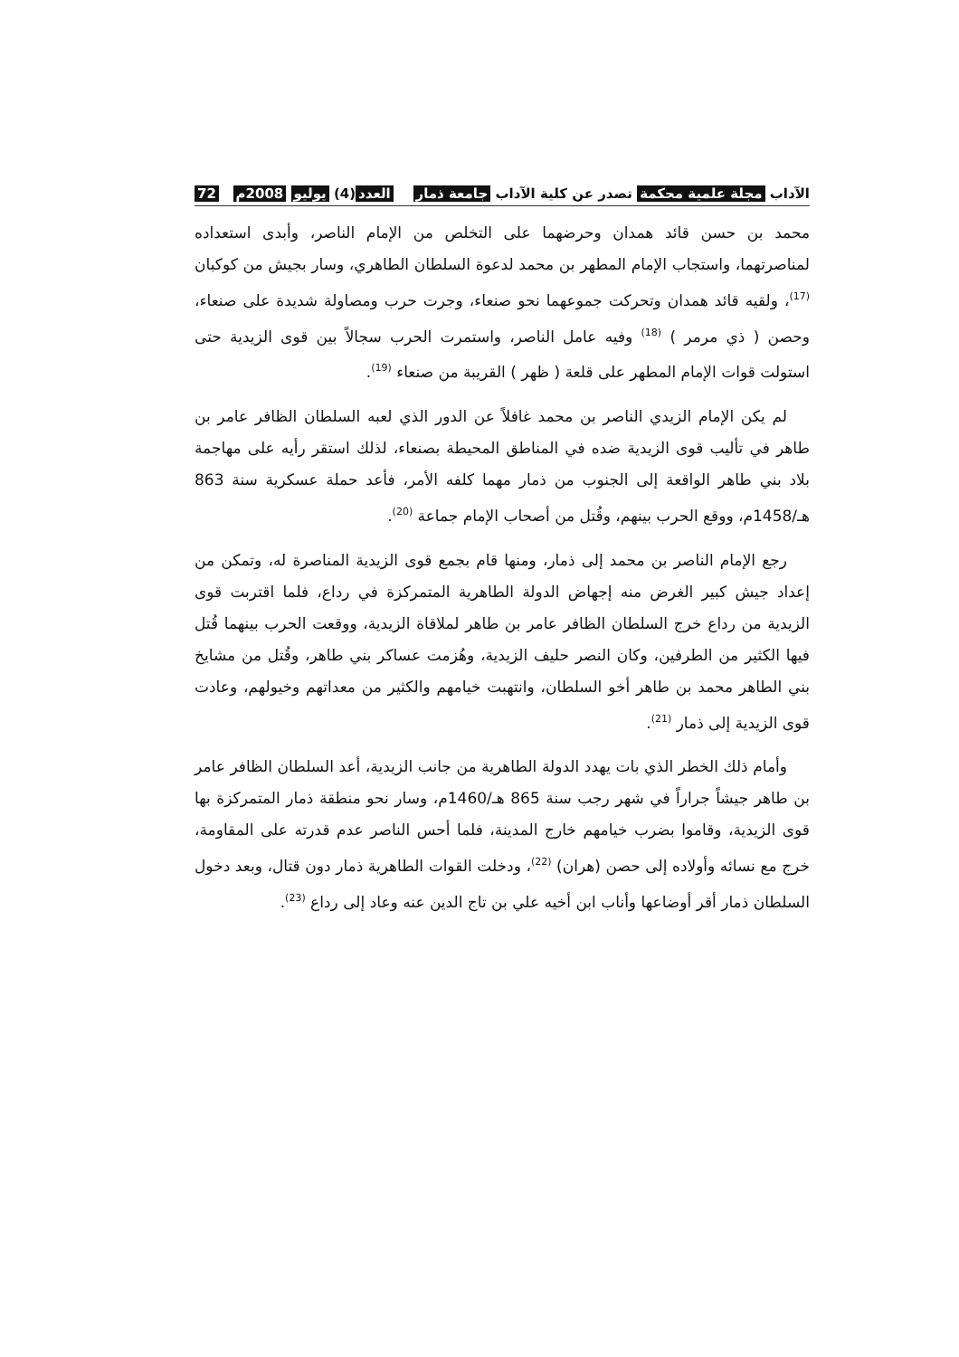الآداب مجلة علمية محكمة تصدر عن كلية الآداب جامعة ذمار
العدد (4) يوليو 2008م 72
محمد بن حسن قائد همدان وحرضهما على التخلص من الإمام الناصر، وأبدى استعداده لمناصرتهما، واستجاب الإمام المطهر بن محمد لدعوة السلطان الطاهري، وسار بجيش من كوكبان <sup>(17)</sup>، ولقيه قائد همدان وتحركت جموعهما نحو صنعاء، وجرت حرب ومصاولة شديدة على صنعاء، وحصن ( ذي مرمر ) <sup>(18)</sup> وفيه عامل الناصر، واستمرت الحرب سجالاً بين قوى الزيدية حتى استولت قوات الإمام المطهر على قلعة ( ظهر ) القريبة من صنعاء <sup>(19)</sup>.
لم يكن الإمام الزيدي الناصر بن محمد غافلاً عن الدور الذي لعبه السلطان الظافر عامر بن طاهر في تأليب قوى الزيدية ضده في المناطق المحيطة بصنعاء، لذلك استقر رأيه على مهاجمة بلاد بني طاهر الواقعة إلى الجنوب من ذمار مهما كلفه الأمر، فأعد حملة عسكرية سنة 863 هـ/1458م، ووقع الحرب بينهم، وقُتل من أصحاب الإمام جماعة <sup>(20)</sup>.
رجع الإمام الناصر بن محمد إلى ذمار، ومنها قام بجمع قوى الزيدية المناصرة له، وتمكن من إعداد جيش كبير الغرض منه إجهاض الدولة الطاهرية المتمركزة في رداع، فلما اقتربت قوى الزيدية من رداع خرج السلطان الظافر عامر بن طاهر لملاقاة الزيدية، ووقعت الحرب بينهما قُتل فيها الكثير من الطرفين، وكان النصر حليف الزيدية، وهُزمت عساكر بني طاهر، وقُتل من مشايخ بني الطاهر محمد بن طاهر أخو السلطان، وانتهبت خيامهم والكثير من معداتهم وخيولهم، وعادت قوى الزيدية إلى ذمار <sup>(21)</sup>.
وأمام ذلك الخطر الذي بات يهدد الدولة الطاهرية من جانب الزيدية، أعد السلطان الظافر عامر بن طاهر جيشاً جراراً في شهر رجب سنة 865 هـ/1460م، وسار نحو منطقة ذمار المتمركزة بها قوى الزيدية، وقاموا بضرب خيامهم خارج المدينة، فلما أحس الناصر عدم قدرته على المقاومة، خرج مع نسائه وأولاده إلى حصن (هران) <sup>(22)</sup>، ودخلت القوات الطاهرية ذمار دون قتال، وبعد دخول السلطان ذمار أقر أوضاعها وأناب ابن أخيه علي بن تاج الدين عنه وعاد إلى رداع <sup>(23)</sup>.